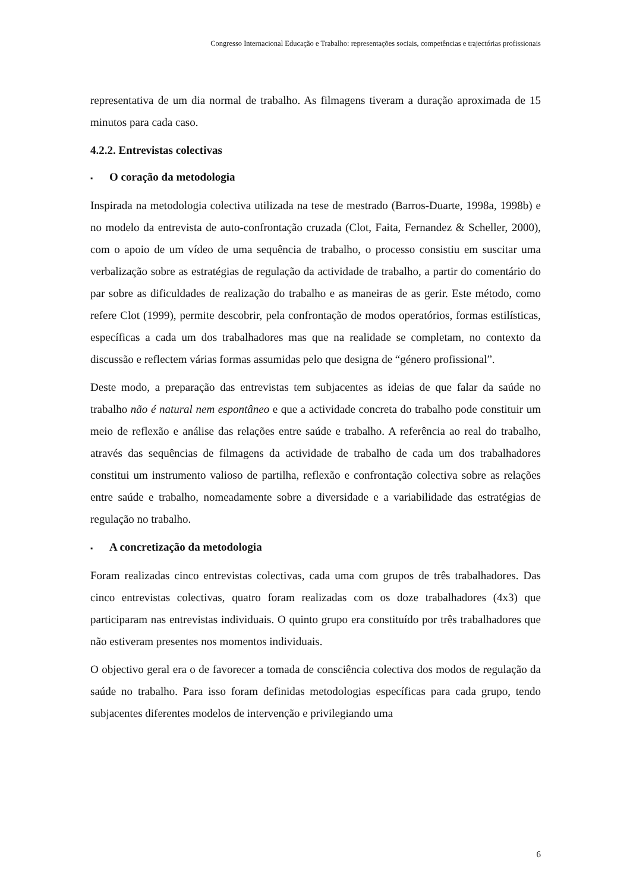Congresso Internacional Educação e Trabalho: representações sociais, competências e trajectórias profissionais
representativa de um dia normal de trabalho. As filmagens tiveram a duração aproximada de 15 minutos para cada caso.
4.2.2. Entrevistas colectivas
▪ O coração da metodologia
Inspirada na metodologia colectiva utilizada na tese de mestrado (Barros-Duarte, 1998a, 1998b) e no modelo da entrevista de auto-confrontação cruzada (Clot, Faita, Fernandez & Scheller, 2000), com o apoio de um vídeo de uma sequência de trabalho, o processo consistiu em suscitar uma verbalização sobre as estratégias de regulação da actividade de trabalho, a partir do comentário do par sobre as dificuldades de realização do trabalho e as maneiras de as gerir. Este método, como refere Clot (1999), permite descobrir, pela confrontação de modos operatórios, formas estilísticas, específicas a cada um dos trabalhadores mas que na realidade se completam, no contexto da discussão e reflectem várias formas assumidas pelo que designa de “género profissional”.
Deste modo, a preparação das entrevistas tem subjacentes as ideias de que falar da saúde no trabalho não é natural nem espontâneo e que a actividade concreta do trabalho pode constituir um meio de reflexão e análise das relações entre saúde e trabalho. A referência ao real do trabalho, através das sequências de filmagens da actividade de trabalho de cada um dos trabalhadores constitui um instrumento valioso de partilha, reflexão e confrontação colectiva sobre as relações entre saúde e trabalho, nomeadamente sobre a diversidade e a variabilidade das estratégias de regulação no trabalho.
▪ A concretização da metodologia
Foram realizadas cinco entrevistas colectivas, cada uma com grupos de três trabalhadores. Das cinco entrevistas colectivas, quatro foram realizadas com os doze trabalhadores (4x3) que participaram nas entrevistas individuais. O quinto grupo era constituído por três trabalhadores que não estiveram presentes nos momentos individuais.
O objectivo geral era o de favorecer a tomada de consciência colectiva dos modos de regulação da saúde no trabalho. Para isso foram definidas metodologias específicas para cada grupo, tendo subjacentes diferentes modelos de intervenção e privilegiando uma
6